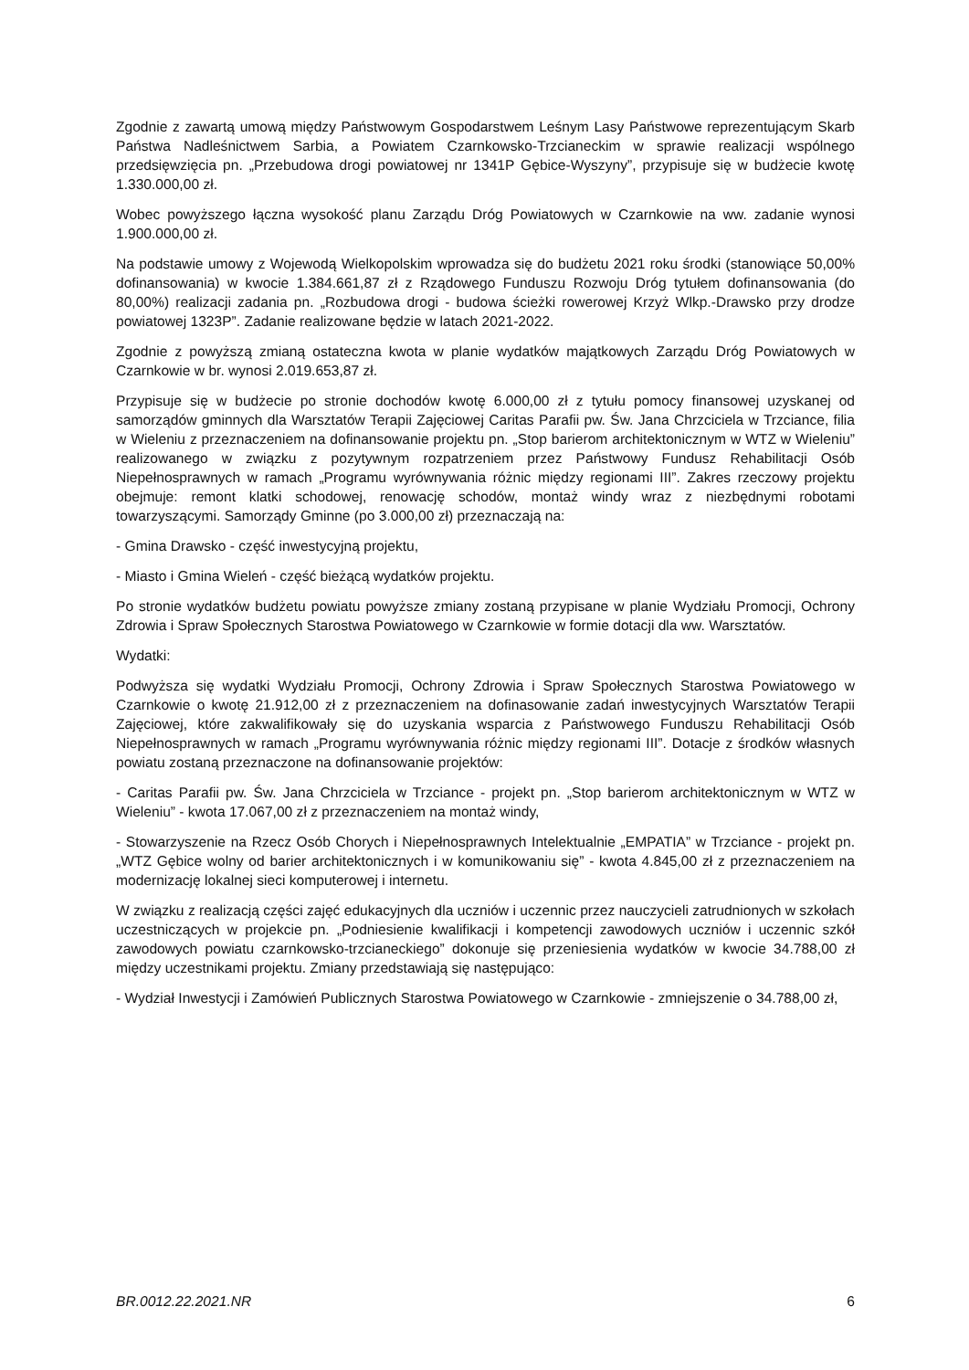Zgodnie z zawartą umową między Państwowym Gospodarstwem Leśnym Lasy Państwowe reprezentującym Skarb Państwa Nadleśnictwem Sarbia, a Powiatem Czarnkowsko-Trzcianeckim w sprawie realizacji wspólnego przedsięwzięcia pn. „Przebudowa drogi powiatowej nr 1341P Gębice-Wyszyny”, przypisuje się w budżecie kwotę 1.330.000,00 zł.
Wobec powyższego łączna wysokość planu Zarządu Dróg Powiatowych w Czarnkowie na ww. zadanie wynosi 1.900.000,00 zł.
Na podstawie umowy z Wojewodą Wielkopolskim wprowadza się do budżetu 2021 roku środki (stanowiące 50,00% dofinansowania) w kwocie 1.384.661,87 zł z Rządowego Funduszu Rozwoju Dróg tytułem dofinansowania (do 80,00%) realizacji zadania pn. „Rozbudowa drogi - budowa ścieżki rowerowej Krzyż Wlkp.-Drawsko przy drodze powiatowej 1323P”. Zadanie realizowane będzie w latach 2021-2022.
Zgodnie z powyższą zmianą ostateczna kwota w planie wydatków majątkowych Zarządu Dróg Powiatowych w Czarnkowie w br. wynosi 2.019.653,87 zł.
Przypisuje się w budżecie po stronie dochodów kwotę 6.000,00 zł z tytułu pomocy finansowej uzyskanej od samorządów gminnych dla Warsztatów Terapii Zajęciowej Caritas Parafii pw. Św. Jana Chrzciciela w Trzciance, filia w Wieleniu z przeznaczeniem na dofinansowanie projektu pn. „Stop barierom architektonicznym w WTZ w Wieleniu” realizowanego w związku z pozytywnym rozpatrzeniem przez Państwowy Fundusz Rehabilitacji Osób Niepełnosprawnych w ramach „Programu wyrównywania różnic między regionami III”. Zakres rzeczowy projektu obejmuje: remont klatki schodowej, renowację schodów, montaż windy wraz z niezbędnymi robotami towarzyszącymi. Samorządy Gminne (po 3.000,00 zł) przeznaczają na:
- Gmina Drawsko - część inwestycyjną projektu,
- Miasto i Gmina Wieleń - część bieżącą wydatków projektu.
Po stronie wydatków budżetu powiatu powyższe zmiany zostaną przypisane w planie Wydziału Promocji, Ochrony Zdrowia i Spraw Społecznych Starostwa Powiatowego w Czarnkowie w formie dotacji dla ww. Warsztatów.
Wydatki:
Podwyższa się wydatki Wydziału Promocji, Ochrony Zdrowia i Spraw Społecznych Starostwa Powiatowego w Czarnkowie o kwotę 21.912,00 zł z przeznaczeniem na dofinasowanie zadań inwestycyjnych Warsztatów Terapii Zajęciowej, które zakwalifikowały się do uzyskania wsparcia z Państwowego Funduszu Rehabilitacji Osób Niepełnosprawnych w ramach „Programu wyrównywania różnic między regionami III”. Dotacje z środków własnych powiatu zostaną przeznaczone na dofinansowanie projektów:
- Caritas Parafii pw. Św. Jana Chrzciciela w Trzciance - projekt pn. „Stop barierom architektonicznym w WTZ w Wieleniu” - kwota 17.067,00 zł z przeznaczeniem na montaż windy,
- Stowarzyszenie na Rzecz Osób Chorych i Niepełnosprawnych Intelektualnie „EMPATIA” w Trzciance - projekt pn. „WTZ Gębice wolny od barier architektonicznych i w komunikowaniu się” - kwota 4.845,00 zł z przeznaczeniem na modernizację lokalnej sieci komputerowej i internetu.
W związku z realizacją części zajęć edukacyjnych dla uczniów i uczennic przez nauczycieli zatrudnionych w szkołach uczestniczących w projekcie pn. „Podniesienie kwalifikacji i kompetencji zawodowych uczniów i uczennic szkół zawodowych powiatu czarnkowsko-trzcianeckiego” dokonuje się przeniesienia wydatków w kwocie 34.788,00 zł między uczestnikami projektu. Zmiany przedstawiają się następująco:
- Wydział Inwestycji i Zamówień Publicznych Starostwa Powiatowego w Czarnkowie - zmniejszenie o 34.788,00 zł,
BR.0012.22.2021.NR 6